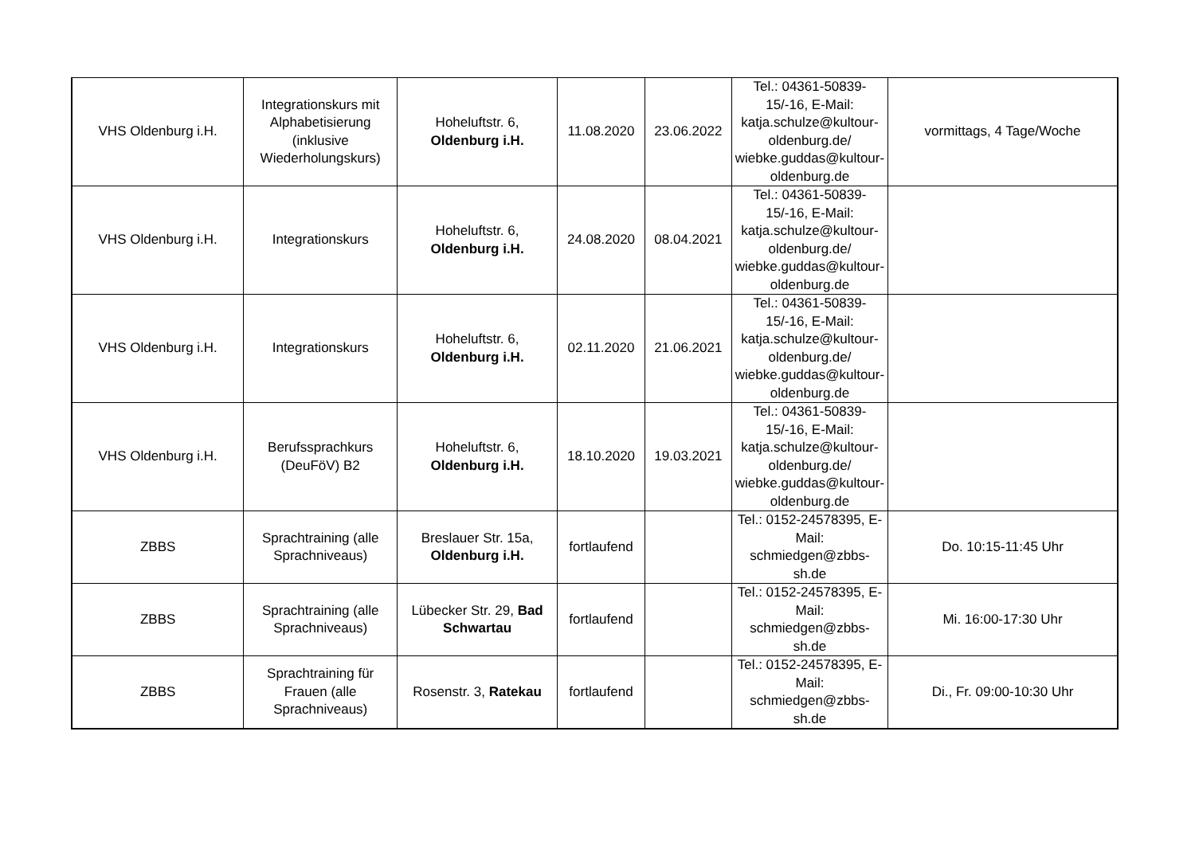| VHS Oldenburg i.H. | Integrationskurs mit Alphabetisierung (inklusive Wiederholungskurs) | Hoheluftstr. 6, Oldenburg i.H. | 11.08.2020 | 23.06.2022 | Tel.: 04361-50839-15/-16, E-Mail: katja.schulze@kultour-oldenburg.de/ wiebke.guddas@kultour-oldenburg.de | vormittags, 4 Tage/Woche |
| VHS Oldenburg i.H. | Integrationskurs | Hoheluftstr. 6, Oldenburg i.H. | 24.08.2020 | 08.04.2021 | Tel.: 04361-50839-15/-16, E-Mail: katja.schulze@kultour-oldenburg.de/ wiebke.guddas@kultour-oldenburg.de | |
| VHS Oldenburg i.H. | Integrationskurs | Hoheluftstr. 6, Oldenburg i.H. | 02.11.2020 | 21.06.2021 | Tel.: 04361-50839-15/-16, E-Mail: katja.schulze@kultour-oldenburg.de/ wiebke.guddas@kultour-oldenburg.de | |
| VHS Oldenburg i.H. | Berufssprachkurs (DeuFöV) B2 | Hoheluftstr. 6, Oldenburg i.H. | 18.10.2020 | 19.03.2021 | Tel.: 04361-50839-15/-16, E-Mail: katja.schulze@kultour-oldenburg.de/ wiebke.guddas@kultour-oldenburg.de | |
| ZBBS | Sprachtraining (alle Sprachniveaus) | Breslauer Str. 15a, Oldenburg i.H. | fortlaufend | | Tel.: 0152-24578395, E-Mail: schmiedgen@zbbs-sh.de | Do. 10:15-11:45 Uhr |
| ZBBS | Sprachtraining (alle Sprachniveaus) | Lübecker Str. 29, Bad Schwartau | fortlaufend | | Tel.: 0152-24578395, E-Mail: schmiedgen@zbbs-sh.de | Mi. 16:00-17:30 Uhr |
| ZBBS | Sprachtraining für Frauen (alle Sprachniveaus) | Rosenstr. 3, Ratekau | fortlaufend | | Tel.: 0152-24578395, E-Mail: schmiedgen@zbbs-sh.de | Di., Fr. 09:00-10:30 Uhr |